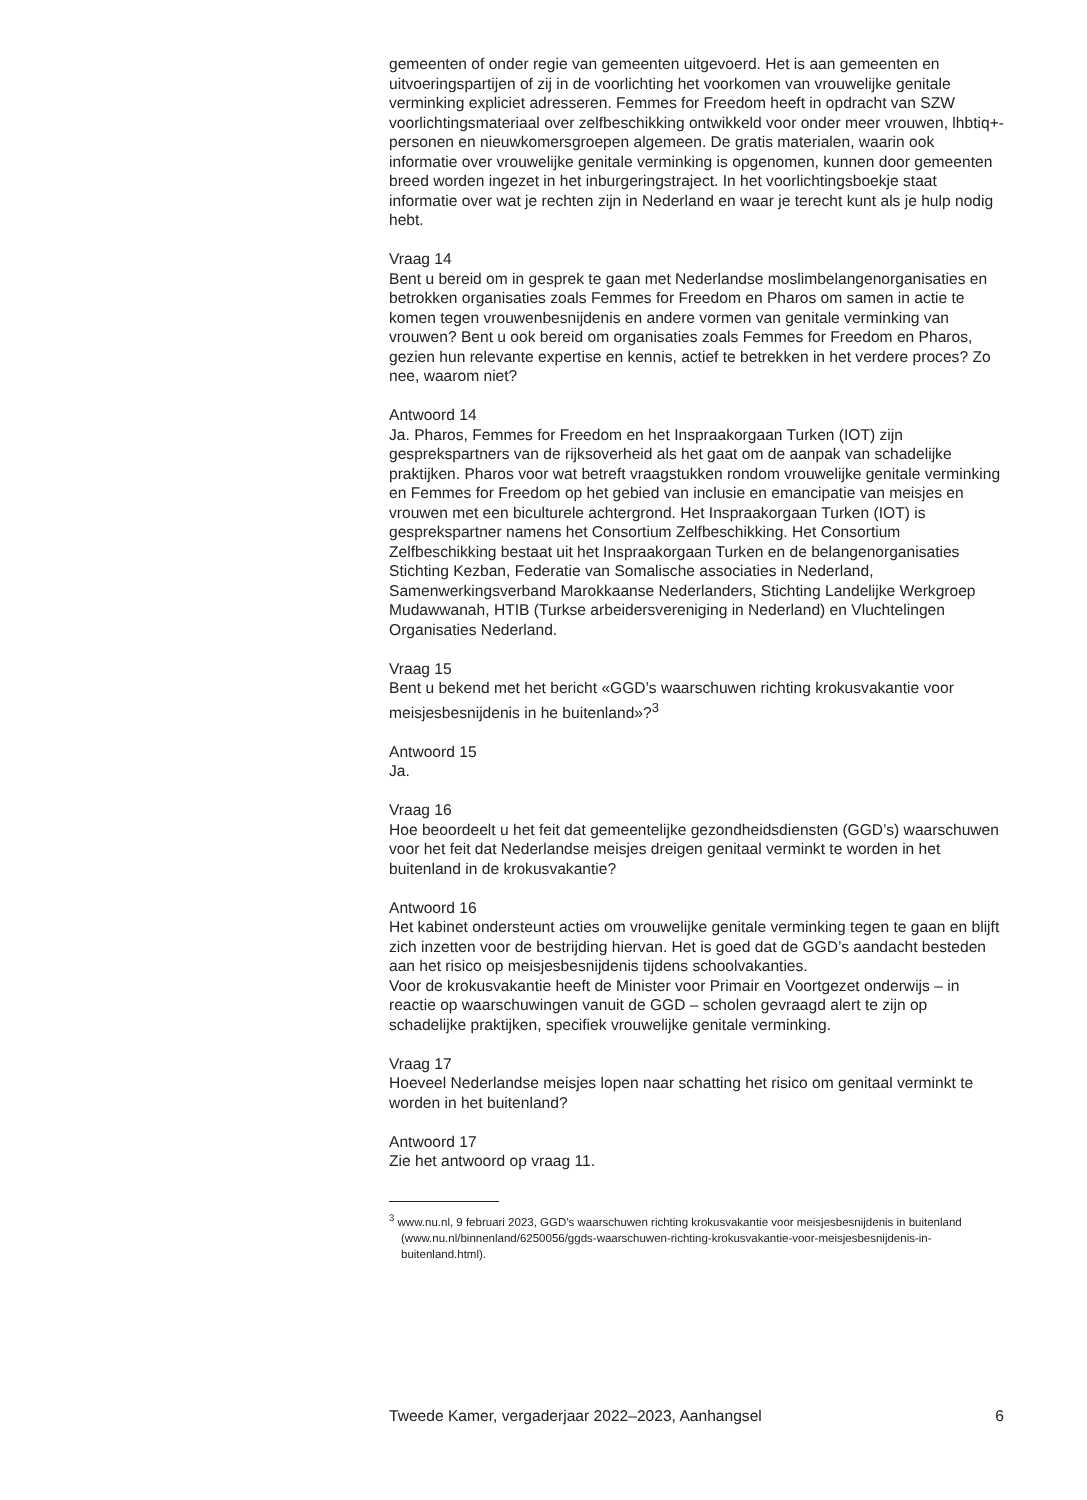gemeenten of onder regie van gemeenten uitgevoerd. Het is aan gemeenten en uitvoeringspartijen of zij in de voorlichting het voorkomen van vrouwelijke genitale verminking expliciet adresseren. Femmes for Freedom heeft in opdracht van SZW voorlichtingsmateriaal over zelfbeschikking ontwikkeld voor onder meer vrouwen, lhbtiq+-personen en nieuwkomersgroepen algemeen. De gratis materialen, waarin ook informatie over vrouwelijke genitale verminking is opgenomen, kunnen door gemeenten breed worden ingezet in het inburgeringstraject. In het voorlichtingsboekje staat informatie over wat je rechten zijn in Nederland en waar je terecht kunt als je hulp nodig hebt.
Vraag 14
Bent u bereid om in gesprek te gaan met Nederlandse moslimbelangenorganisaties en betrokken organisaties zoals Femmes for Freedom en Pharos om samen in actie te komen tegen vrouwenbesnijdenis en andere vormen van genitale verminking van vrouwen? Bent u ook bereid om organisaties zoals Femmes for Freedom en Pharos, gezien hun relevante expertise en kennis, actief te betrekken in het verdere proces? Zo nee, waarom niet?
Antwoord 14
Ja. Pharos, Femmes for Freedom en het Inspraakorgaan Turken (IOT) zijn gesprekspartners van de rijksoverheid als het gaat om de aanpak van schadelijke praktijken. Pharos voor wat betreft vraagstukken rondom vrouwelijke genitale verminking en Femmes for Freedom op het gebied van inclusie en emancipatie van meisjes en vrouwen met een biculturele achtergrond. Het Inspraakorgaan Turken (IOT) is gesprekspartner namens het Consortium Zelfbeschikking. Het Consortium Zelfbeschikking bestaat uit het Inspraakorgaan Turken en de belangenorganisaties Stichting Kezban, Federatie van Somalische associaties in Nederland, Samenwerkingsverband Marokkaanse Nederlanders, Stichting Landelijke Werkgroep Mudawwanah, HTIB (Turkse arbeidersvereniging in Nederland) en Vluchtelingen Organisaties Nederland.
Vraag 15
Bent u bekend met het bericht «GGD’s waarschuwen richting krokusvakantie voor meisjesbesnijdenis in he buitenland»?<sup>3</sup>
Antwoord 15
Ja.
Vraag 16
Hoe beoordeelt u het feit dat gemeentelijke gezondheidsdiensten (GGD’s) waarschuwen voor het feit dat Nederlandse meisjes dreigen genitaal verminkt te worden in het buitenland in de krokusvakantie?
Antwoord 16
Het kabinet ondersteunt acties om vrouwelijke genitale verminking tegen te gaan en blijft zich inzetten voor de bestrijding hiervan. Het is goed dat de GGD’s aandacht besteden aan het risico op meisjesbesnijdenis tijdens schoolvakanties.
Voor de krokusvakantie heeft de Minister voor Primair en Voortgezet onderwijs – in reactie op waarschuwingen vanuit de GGD – scholen gevraagd alert te zijn op schadelijke praktijken, specifiek vrouwelijke genitale verminking.
Vraag 17
Hoeveel Nederlandse meisjes lopen naar schatting het risico om genitaal verminkt te worden in het buitenland?
Antwoord 17
Zie het antwoord op vraag 11.
<sup>3</sup> www.nu.nl, 9 februari 2023, GGD’s waarschuwen richting krokusvakantie voor meisjesbesnijdenis in buitenland (www.nu.nl/binnenland/6250056/ggds-waarschuwen-richting-krokusvakantie-voor-meisjesbesnijdenis-in-buitenland.html).
Tweede Kamer, vergaderjaar 2022–2023, Aanhangsel 6